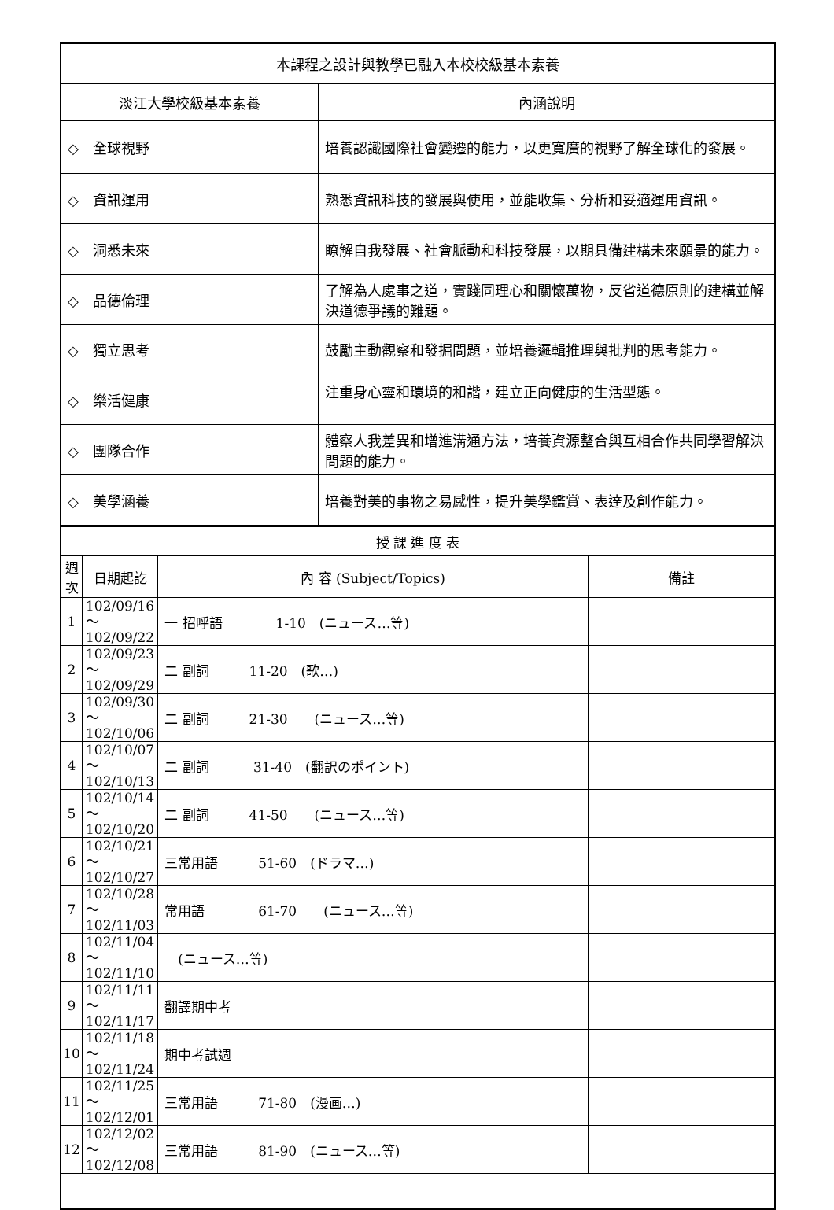| 本課程之設計與教學已融入本校校級基本素養 | |
| 淡江大學校級基本素養 | 內涵說明 |
| ◇ 全球視野 | 培養認識國際社會變遷的能力，以更寬廣的視野了解全球化的發展。 |
| ◇ 資訊運用 | 熟悉資訊科技的發展與使用，並能收集、分析和妥適運用資訊。 |
| ◇ 洞悉未來 | 瞭解自我發展、社會脈動和科技發展，以期具備建構未來願景的能力。 |
| ◇ 品德倫理 | 了解為人處事之道，實踐同理心和關懷萬物，反省道德原則的建構並解決道德爭議的難題。 |
| ◇ 獨立思考 | 鼓勵主動觀察和發掘問題，並培養邏輯推理與批判的思考能力。 |
| ◇ 樂活健康 | 注重身心靈和環境的和諧，建立正向健康的生活型態。 |
| ◇ 團隊合作 | 體察人我差異和增進溝通方法，培養資源整合與互相合作共同學習解決問題的能力。 |
| ◇ 美學涵養 | 培養對美的事物之易感性，提升美學鑑賞、表達及創作能力。 |
| 授 課 進 度 表 | | | |
| 週 次 | 日期起訖 | 內 容 (Subject/Topics) | 備註 |
| 1 | 102/09/16～ 102/09/22 | 一 招呼語 1-10 (ニュース…等) | |
| 2 | 102/09/23～ 102/09/29 | 二 副詞 11-20 (歌…) | |
| 3 | 102/09/30～ 102/10/06 | 二 副詞 21-30 (ニュース…等) | |
| 4 | 102/10/07～ 102/10/13 | 二 副詞 31-40 (翻訳のポイント) | |
| 5 | 102/10/14～ 102/10/20 | 二 副詞 41-50 (ニュース…等) | |
| 6 | 102/10/21～ 102/10/27 | 三常用語 51-60 (ドラマ…) | |
| 7 | 102/10/28～ 102/11/03 | 常用語 61-70 (ニュース…等) | |
| 8 | 102/11/04～ 102/11/10 | (ニュース…等) | |
| 9 | 102/11/11～ 102/11/17 | 翻譯期中考 | |
| 10 | 102/11/18～ 102/11/24 | 期中考試週 | |
| 11 | 102/11/25～ 102/12/01 | 三常用語 71-80 (漫画…) | |
| 12 | 102/12/02～ 102/12/08 | 三常用語 81-90 (ニュース…等) | |